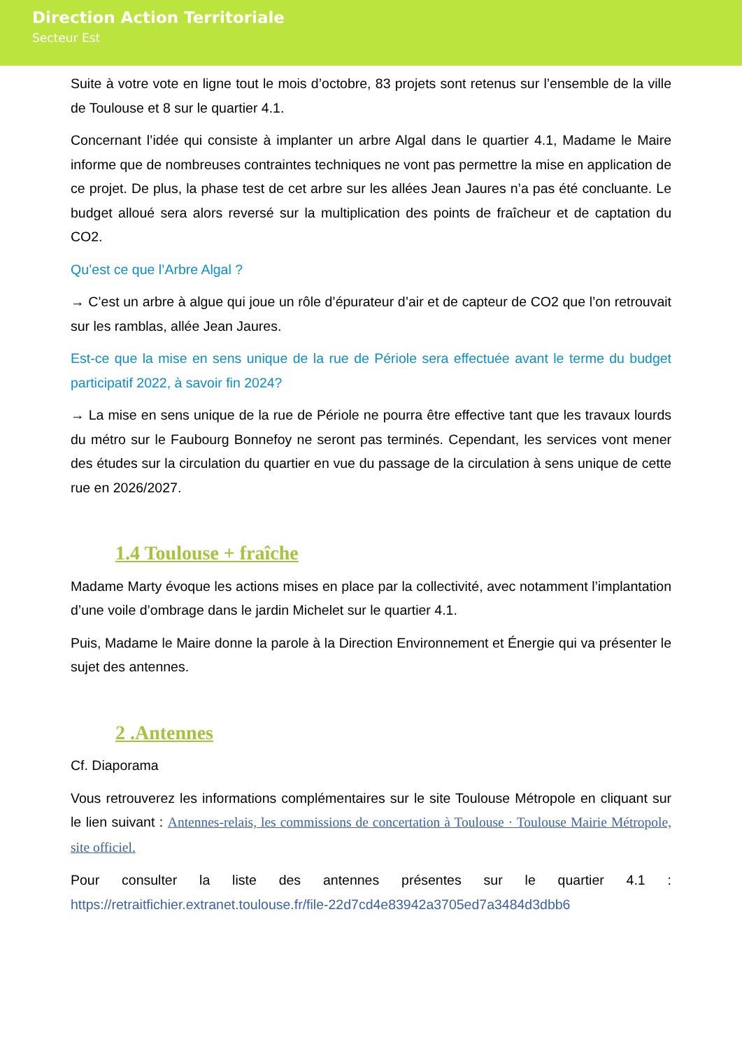Direction Action Territoriale
Secteur Est
Suite à votre vote en ligne tout le mois d’octobre, 83 projets sont retenus sur l’ensemble de la ville de Toulouse et 8 sur le quartier 4.1.
Concernant l’idée qui consiste à implanter un arbre Algal dans le quartier 4.1, Madame le Maire informe que de nombreuses contraintes techniques ne vont pas permettre la mise en application de ce projet. De plus, la phase test de cet arbre sur les allées Jean Jaures n’a pas été concluante. Le budget alloué sera alors reversé sur la multiplication des points de fraîcheur et de captation du CO2.
Qu’est ce que l’Arbre Algal ?
→ C’est un arbre à algue qui joue un rôle d’épurateur d’air et de capteur de CO2 que l’on retrouvait sur les ramblas, allée Jean Jaures.
Est-ce que la mise en sens unique de la rue de Périole sera effectuée avant le terme du budget participatif 2022, à savoir fin 2024?
→ La mise en sens unique de la rue de Périole ne pourra être effective tant que les travaux lourds du métro sur le Faubourg Bonnefoy ne seront pas terminés. Cependant, les services vont mener des études sur la circulation du quartier en vue du passage de la circulation à sens unique de cette rue en 2026/2027.
1.4 Toulouse + fraîche
Madame Marty évoque les actions mises en place par la collectivité, avec notamment l’implantation d’une voile d’ombrage dans le jardin Michelet sur le quartier 4.1.
Puis, Madame le Maire donne la parole à la Direction Environnement et Énergie qui va présenter le sujet des antennes.
2 .Antennes
Cf. Diaporama
Vous retrouverez les informations complémentaires sur le site Toulouse Métropole en cliquant sur le lien suivant : Antennes-relais, les commissions de concertation à Toulouse · Toulouse Mairie Métropole, site officiel.
Pour consulter la liste des antennes présentes sur le quartier 4.1 : https://retraitfichier.extranet.toulouse.fr/file-22d7cd4e83942a3705ed7a3484d3dbb6